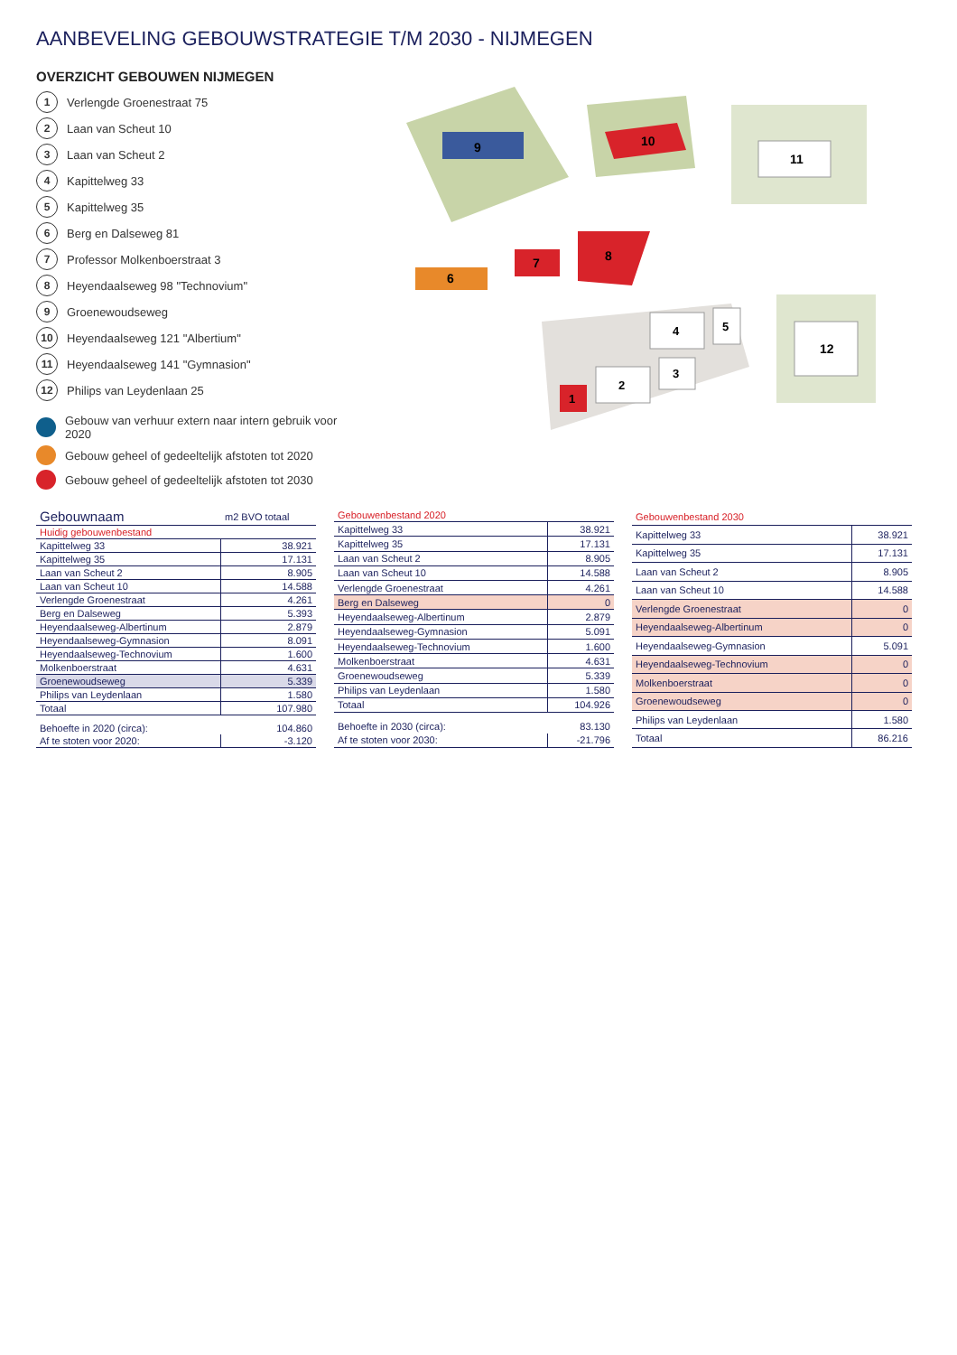AANBEVELING GEBOUWSTRATEGIE T/M 2030 - NIJMEGEN
OVERZICHT GEBOUWEN NIJMEGEN
1 Verlengde Groenestraat 75
2 Laan van Scheut 10
3 Laan van Scheut 2
4 Kapittelweg 33
5 Kapittelweg 35
6 Berg en Dalseweg 81
7 Professor Molkenboerstraat 3
8 Heyendaalseweg 98 "Technovium"
9 Groenewoudseweg
10 Heyendaalseweg 121 "Albertium"
11 Heyendaalseweg 141 "Gymnasion"
12 Philips van Leydenlaan 25
Gebouw van verhuur extern naar intern gebruik voor 2020
Gebouw geheel of gedeeltelijk afstoten tot 2020
Gebouw geheel of gedeeltelijk afstoten tot 2030
9
10
11
6
7
8
1
2
3
4
5
12
| Gebouwnaam | m2 BVO totaal |
| --- | --- |
| Huidig gebouwenbestand | |
| Kapittelweg 33 | 38.921 |
| Kapittelweg 35 | 17.131 |
| Laan van Scheut 2 | 8.905 |
| Laan van Scheut 10 | 14.588 |
| Verlengde Groenestraat | 4.261 |
| Berg en Dalseweg | 5.393 |
| Heyendaalseweg-Albertinum | 2.879 |
| Heyendaalseweg-Gymnasion | 8.091 |
| Heyendaalseweg-Technovium | 1.600 |
| Molkenboerstraat | 4.631 |
| Groenewoudseweg | 5.339 |
| Philips van Leydenlaan | 1.580 |
| Totaal | 107.980 |
| Behoefte in 2020 (circa): | 104.860 |
| Af te stoten voor 2020: | -3.120 |
| Gebouwenbestand 2020 | |
| Kapittelweg 33 | 38.921 |
| Kapittelweg 35 | 17.131 |
| Laan van Scheut 2 | 8.905 |
| Laan van Scheut 10 | 14.588 |
| Verlengde Groenestraat | 4.261 |
| Berg en Dalseweg | 0 |
| Heyendaalseweg-Albertinum | 2.879 |
| Heyendaalseweg-Gymnasion | 5.091 |
| Heyendaalseweg-Technovium | 1.600 |
| Molkenboerstraat | 4.631 |
| Groenewoudseweg | 5.339 |
| Philips van Leydenlaan | 1.580 |
| Totaal | 104.926 |
| Behoefte in 2030 (circa): | 83.130 |
| Af te stoten voor 2030: | -21.796 |
| Gebouwenbestand 2030 | |
| Kapittelweg 33 | 38.921 |
| Kapittelweg 35 | 17.131 |
| Laan van Scheut 2 | 8.905 |
| Laan van Scheut 10 | 14.588 |
| Verlengde Groenestraat | 0 |
| Heyendaalseweg-Albertinum | 0 |
| Heyendaalseweg-Gymnasion | 5.091 |
| Heyendaalseweg-Technovium | 0 |
| Molkenboerstraat | 0 |
| Groenewoudseweg | 0 |
| Philips van Leydenlaan | 1.580 |
| Totaal | 86.216 |